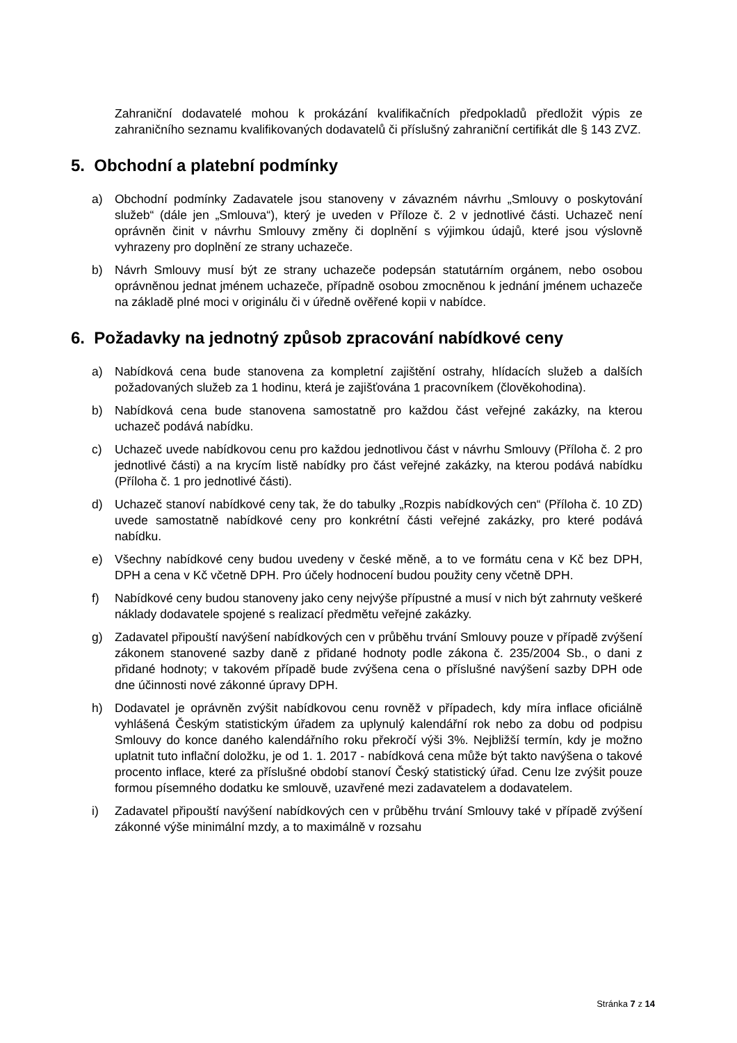Zahraniční dodavatelé mohou k prokázání kvalifikačních předpokladů předložit výpis ze zahraničního seznamu kvalifikovaných dodavatelů či příslušný zahraniční certifikát dle § 143 ZVZ.
5. Obchodní a platební podmínky
a) Obchodní podmínky Zadavatele jsou stanoveny v závazném návrhu „Smlouvy o poskytování služeb“ (dále jen „Smlouva“), který je uveden v Příloze č. 2 v jednotlivé části. Uchazeč není oprávněn činit v návrhu Smlouvy změny či doplnění s výjimkou údajů, které jsou výslovně vyhrazeny pro doplnění ze strany uchazeče.
b) Návrh Smlouvy musí být ze strany uchazeče podepsán statutárním orgánem, nebo osobou oprávněnou jednat jménem uchazeče, případně osobou zmocněnou k jednání jménem uchazeče na základě plné moci v originálu či v úředně ověřené kopii v nabídce.
6. Požadavky na jednotný způsob zpracování nabídkové ceny
a) Nabídková cena bude stanovena za kompletní zajištění ostrahy, hlídacích služeb a dalších požadovaných služeb za 1 hodinu, která je zajišťována 1 pracovníkem (člověkohodina).
b) Nabídková cena bude stanovena samostatně pro každou část veřejné zakázky, na kterou uchazeč podává nabídku.
c) Uchazeč uvede nabídkovou cenu pro každou jednotlivou část v návrhu Smlouvy (Příloha č. 2 pro jednotlivé části) a na krycím listě nabídky pro část veřejné zakázky, na kterou podává nabídku (Příloha č. 1 pro jednotlivé části).
d) Uchazeč stanoví nabídkové ceny tak, že do tabulky „Rozpis nabídkových cen“ (Příloha č. 10 ZD) uvede samostatně nabídkové ceny pro konkrétní části veřejné zakázky, pro které podává nabídku.
e) Všechny nabídkové ceny budou uvedeny v české měně, a to ve formátu cena v Kč bez DPH, DPH a cena v Kč včetně DPH. Pro účely hodnocení budou použity ceny včetně DPH.
f) Nabídkové ceny budou stanoveny jako ceny nejvýše přípustné a musí v nich být zahrnuty veškeré náklady dodavatele spojené s realizací předmětu veřejné zakázky.
g) Zadavatel připouští navýšení nabídkových cen v průběhu trvání Smlouvy pouze v případě zvýšení zákonem stanovené sazby daně z přidané hodnoty podle zákona č. 235/2004 Sb., o dani z přidané hodnoty; v takovém případě bude zvýšena cena o příslušné navýšení sazby DPH ode dne účinnosti nové zákonné úpravy DPH.
h) Dodavatel je oprávněn zvýšit nabídkovou cenu rovněž v případech, kdy míra inflace oficiálně vyhlášená Českým statistickým úřadem za uplynulý kalendářní rok nebo za dobu od podpisu Smlouvy do konce daného kalendářního roku překročí výši 3%. Nejbližší termín, kdy je možno uplatnit tuto inflační doložku, je od 1. 1. 2017 - nabídková cena může být takto navýšena o takové procento inflace, které za příslušné období stanoví Český statistický úřad. Cenu lze zvýšit pouze formou písemného dodatku ke smlouvě, uzavřené mezi zadavatelem a dodavatelem.
i) Zadavatel připouští navýšení nabídkových cen v průběhu trvání Smlouvy také v případě zvýšení zákonné výše minimální mzdy, a to maximálně v rozsahu
Stránka 7 z 14